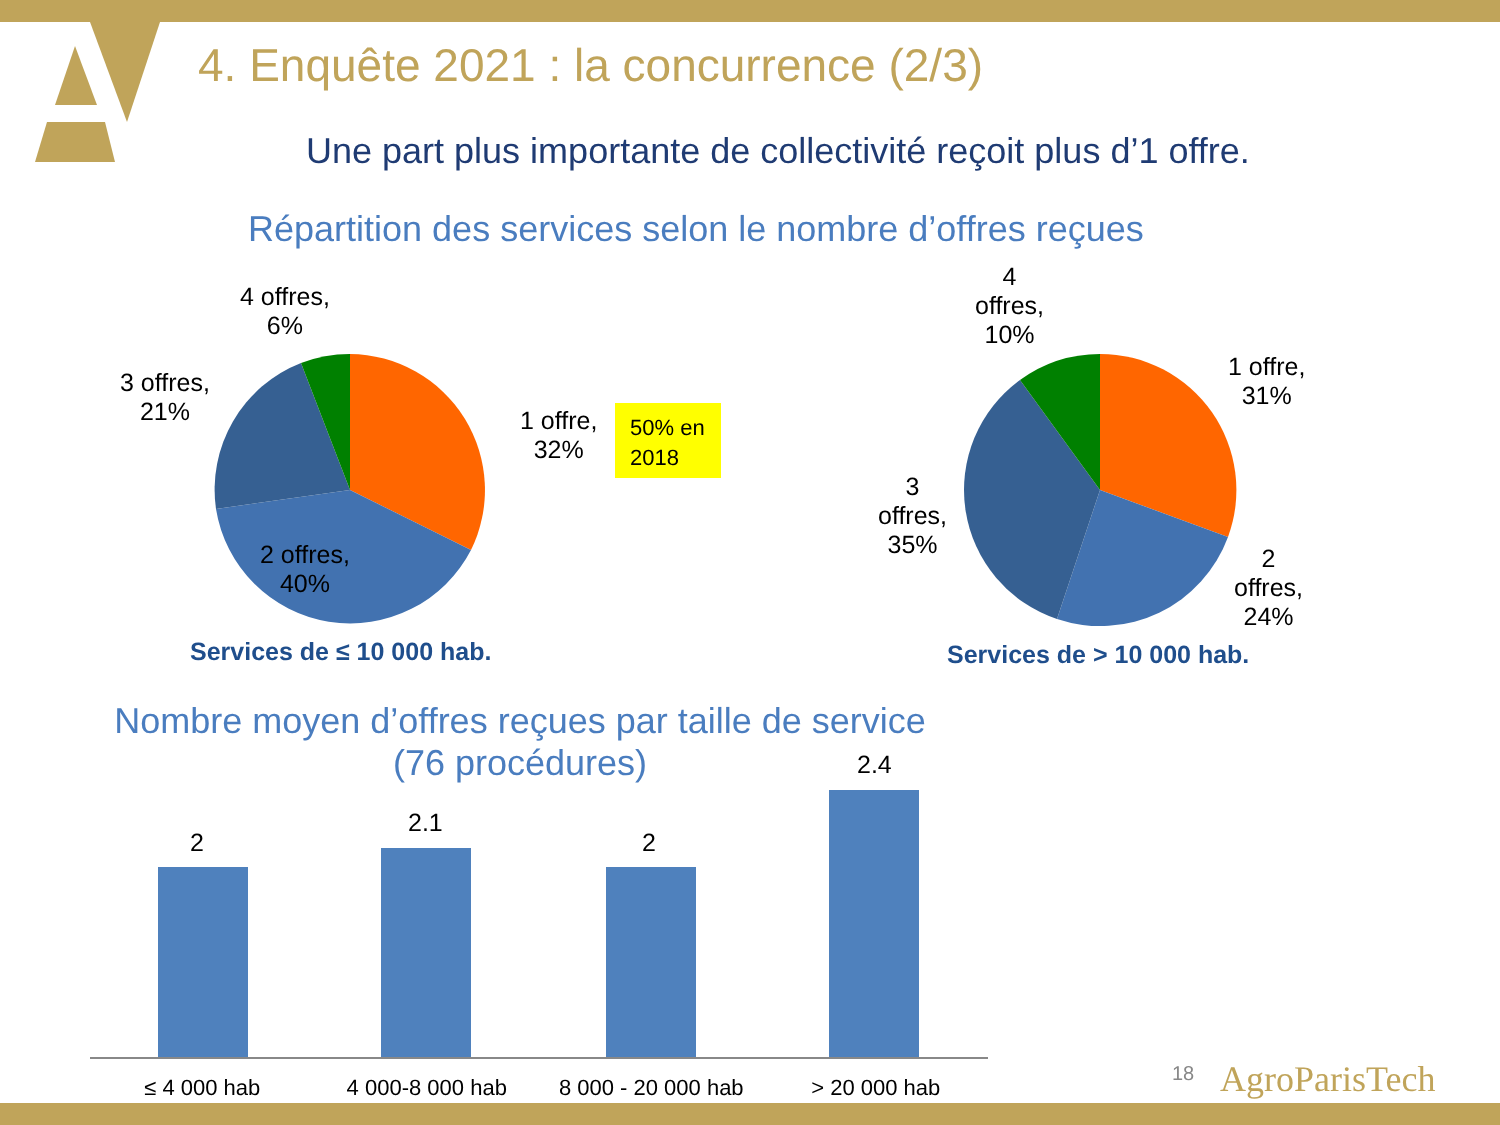4. Enquête 2021 : la concurrence (2/3)
Une part plus importante de collectivité reçoit plus d’1 offre.
Répartition des services selon le nombre d’offres reçues
4 offres,
6%
3 offres,
21%
1 offre,
32%
50% en 2018
2 offres,
40%
Services de ≤ 10 000 hab.
4
offres,
10%
1 offre,
31%
3
offres,
35%
2
offres,
24%
Services de > 10 000 hab.
Nombre moyen d’offres reçues par taille de service
(76 procédures)
2
2.1
2
2.4
≤ 4 000 hab 4 000-8 000 hab 8 000 - 20 000 hab > 20 000 hab
18 AgroParisTech